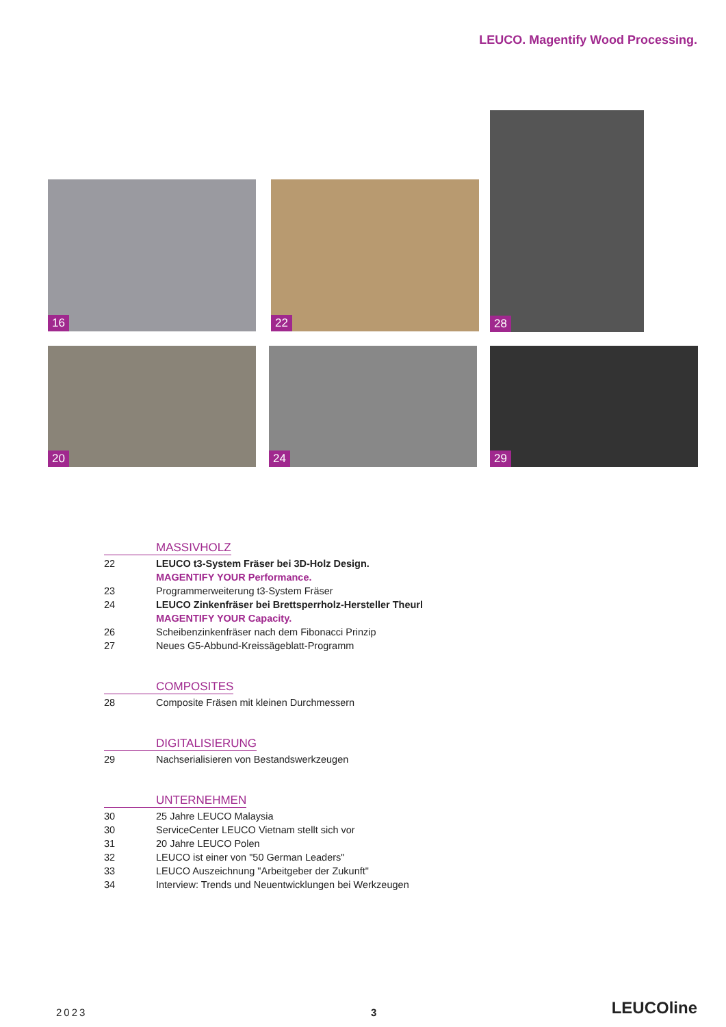LEUCO. Magentify Wood Processing.
16 22
28
20 24 29
MASSIVHOLZ
22 LEUCO t3-System Fräser bei 3D-Holz Design.
MAGENTIFY YOUR Performance.
23 Programmerweiterung t3-System Fräser
24 LEUCO Zinkenfräser bei Brettsperrholz-Hersteller Theurl
MAGENTIFY YOUR Capacity.
26 Scheibenzinkenfräser nach dem Fibonacci Prinzip
27 Neues G5-Abbund-Kreissägeblatt-Programm
COMPOSITES
28 Composite Fräsen mit kleinen Durchmessern
DIGITALISIERUNG
29 Nachserialisieren von Bestandswerkzeugen
UNTERNEHMEN
30 25 Jahre LEUCO Malaysia
30 ServiceCenter LEUCO Vietnam stellt sich vor
31 20 Jahre LEUCO Polen
32 LEUCO ist einer von "50 German Leaders"
33 LEUCO Auszeichnung "Arbeitgeber der Zukunft"
34 Interview: Trends und Neuentwicklungen bei Werkzeugen
2023 3 LEUCOline